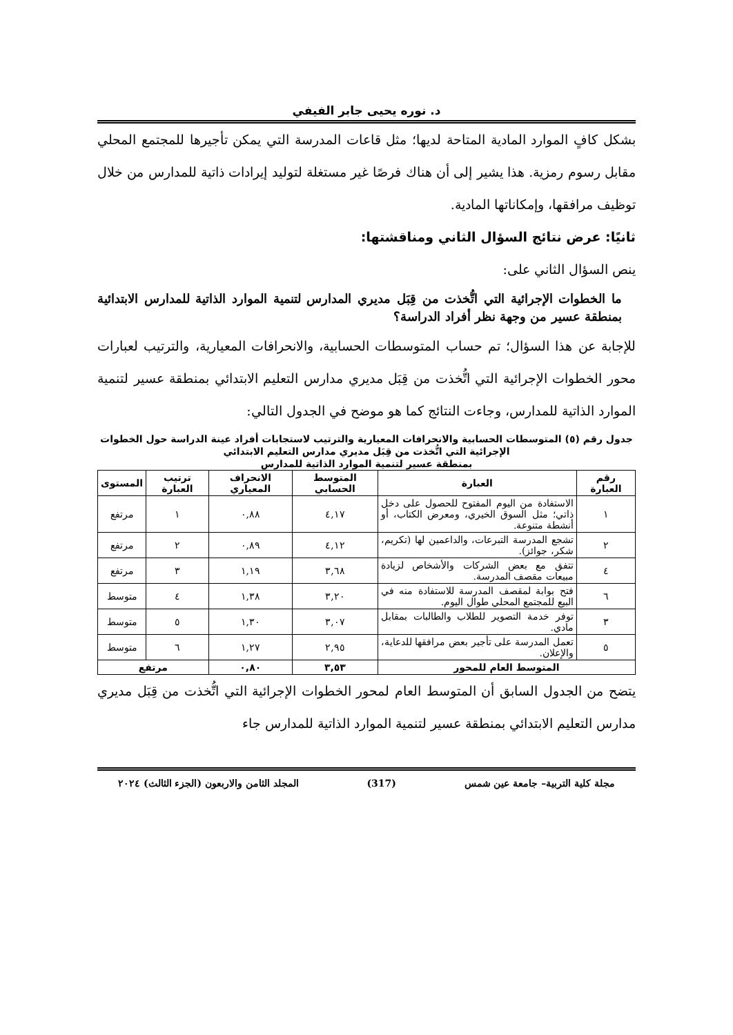د. نوره يحيى جابر الفيفي
بشكل كافٍ الموارد المادية المتاحة لديها؛ مثل قاعات المدرسة التي يمكن تأجيرها للمجتمع المحلي مقابل رسوم رمزية. هذا يشير إلى أن هناك فرصًا غير مستغلة لتوليد إيرادات ذاتية للمدارس من خلال توظيف مرافقها، وإمكاناتها المادية.
ثانيًا: عرض نتائج السؤال الثاني ومناقشتها:
ينص السؤال الثاني على:
ما الخطوات الإجرائية التي اتُّخذت من قِبَل مديري المدارس لتنمية الموارد الذاتية للمدارس الابتدائية بمنطقة عسير من وجهة نظر أفراد الدراسة؟
للإجابة عن هذا السؤال؛ تم حساب المتوسطات الحسابية، والانحرافات المعيارية، والترتيب لعبارات محور الخطوات الإجرائية التي اتُّخذت من قِبَل مديري مدارس التعليم الابتدائي بمنطقة عسير لتنمية الموارد الذاتية للمدارس، وجاءت النتائج كما هو موضح في الجدول التالي:
جدول رقم (٥) المتوسطات الحسابية والانحرافات المعيارية والترتيب لاستجابات أفراد عينة الدراسة حول الخطوات الإجرائية التي اتُّخذت من قِبَل مديري مدارس التعليم الابتدائي
بمنطقة عسير لتنمية الموارد الذاتية للمدارس
| رقم العبارة | العبارة | المتوسط الحسابي | الانحراف المعياري | ترتيب العبارة | المستوى |
| --- | --- | --- | --- | --- | --- |
| ١ | الاستفادة من اليوم المفتوح للحصول على دخل ذاتي؛ مثل السوق الخيري، ومعرض الكتاب، أو أنشطة متنوعة. | ٤,١٧ | ٠,٨٨ | ١ | مرتفع |
| ٢ | تشجع المدرسة التبرعات، والداعمين لها (تكريم، شكر، جوائز). | ٤,١٢ | ٠,٨٩ | ٢ | مرتفع |
| ٤ | تتفق مع بعض الشركات والأشخاص لزيادة مبيعات مقصف المدرسة. | ٣,٦٨ | ١,١٩ | ٣ | مرتفع |
| ٦ | فتح بوابة لمقصف المدرسة للاستفادة منه في البيع للمجتمع المحلي طوال اليوم. | ٣,٢٠ | ١,٣٨ | ٤ | متوسط |
| ٣ | توفر خدمة التصوير للطلاب والطالبات بمقابل مادي. | ٣,٠٧ | ١,٣٠ | ٥ | متوسط |
| ٥ | تعمل المدرسة على تأجير بعض مرافقها للدعاية، والإعلان. | ٢,٩٥ | ١,٢٧ | ٦ | متوسط |
| المتوسط العام للمحور | | ٣,٥٣ | ٠,٨٠ | مرتفع | |
يتضح من الجدول السابق أن المتوسط العام لمحور الخطوات الإجرائية التي اتُّخذت من قِبَل مديري مدارس التعليم الابتدائي بمنطقة عسير لتنمية الموارد الذاتية للمدارس جاء
مجلة كلية التربية– جامعة عين شمس (317) المجلد الثامن والاربعون (الجزء الثالث) ٢٠٢٤